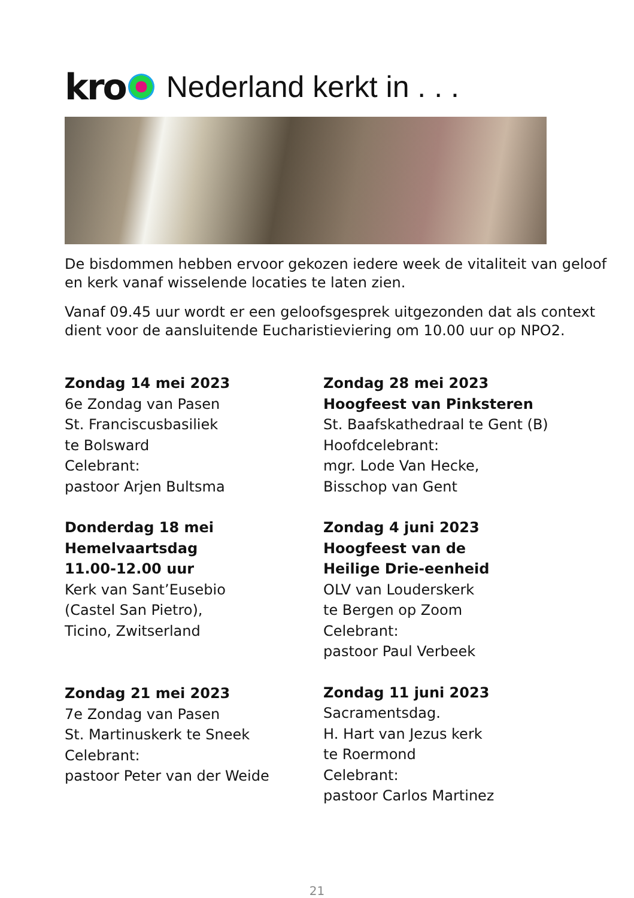kro Nederland kerkt in . . .
De bisdommen hebben ervoor gekozen iedere week de vitaliteit van geloof en kerk vanaf wisselende locaties te laten zien.
Vanaf 09.45 uur wordt er een geloofsgesprek uitgezonden dat als context dient voor de aansluitende Eucharistieviering om 10.00 uur op NPO2.
Zondag 14 mei 2023
6e Zondag van Pasen
St. Franciscusbasiliek
te Bolsward
Celebrant:
pastoor Arjen Bultsma
Donderdag 18 mei
Hemelvaartsdag
11.00-12.00 uur
Kerk van Sant’Eusebio
(Castel San Pietro),
Ticino, Zwitserland
Zondag 21 mei 2023
7e Zondag van Pasen
St. Martinuskerk te Sneek
Celebrant:
pastoor Peter van der Weide
Zondag 28 mei 2023
Hoogfeest van Pinksteren
St. Baafskathedraal te Gent (B)
Hoofdcelebrant:
mgr. Lode Van Hecke,
Bisschop van Gent
Zondag 4 juni 2023
Hoogfeest van de
Heilige Drie-eenheid
OLV van Louderskerk
te Bergen op Zoom
Celebrant:
pastoor Paul Verbeek
Zondag 11 juni 2023
Sacramentsdag.
H. Hart van Jezus kerk
te Roermond
Celebrant:
pastoor Carlos Martinez
21